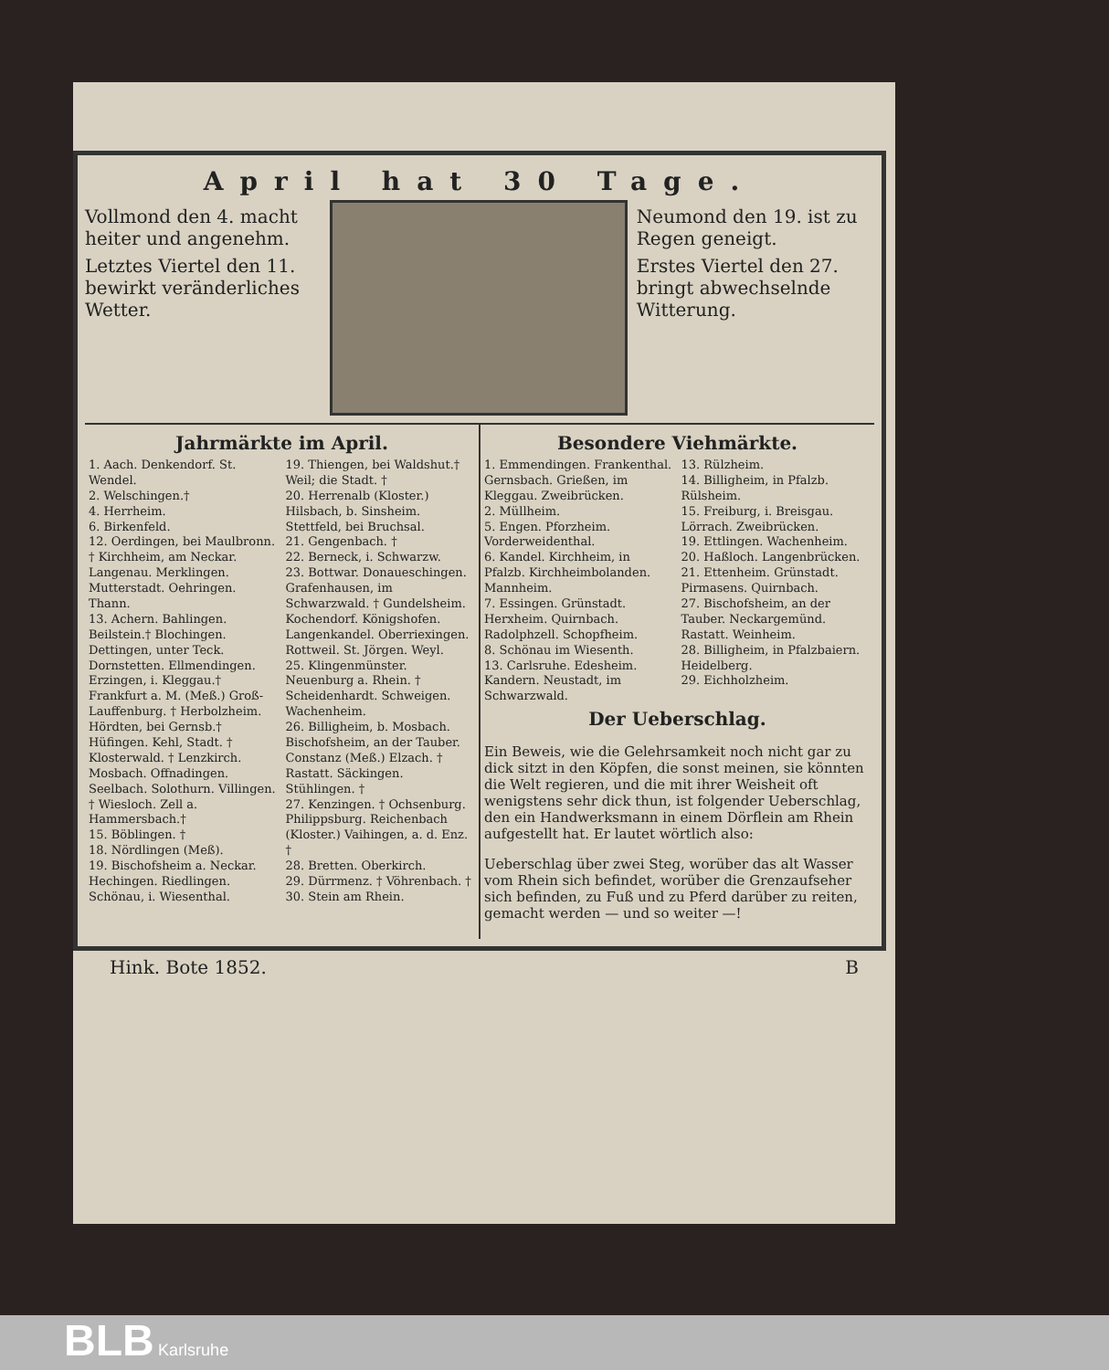April hat 30 Tage.
Vollmond den 4. macht heiter und angenehm.
Letztes Viertel den 11. bewirkt veränderliches Wetter.
Neumond den 19. ist zu Regen geneigt.
Erstes Viertel den 27. bringt abwechselnde Witterung.
Jahrmärkte im April.
1. Aach. Denkendorf. St. Wendel.
2. Welschingen.†
4. Herrheim.
6. Birkenfeld.
12. Oerdingen, bei Maulbronn. † Kirchheim, am Neckar. Langenau. Merklingen. Mutterstadt. Oehringen. Thann.
13. Achern. Bahlingen. Beilstein.† Blochingen. Dettingen, unter Teck. Dornstetten. Ellmendingen. Erzingen, i. Kleggau.† Frankfurt a. M. (Meß.) Groß-Lauffenburg. † Herbolzheim. Hördten, bei Gernsb.† Hüfingen. Kehl, Stadt. † Klosterwald. † Lenzkirch. Mosbach. Offnadingen. Seelbach. Solothurn. Villingen. † Wiesloch. Zell a. Hammersbach.†
15. Böblingen. †
18. Nördlingen (Meß).
19. Bischofsheim a. Neckar. Hechingen. Riedlingen. Schönau, i. Wiesenthal.
19. Thiengen, bei Waldshut.† Weil; die Stadt. †
20. Herrenalb (Kloster.) Hilsbach, b. Sinsheim. Stettfeld, bei Bruchsal.
21. Gengenbach. †
22. Berneck, i. Schwarzw.
23. Bottwar. Donaueschingen. Grafenhausen, im Schwarzwald. † Gundelsheim. Kochendorf. Königshofen. Langenkandel. Oberriexingen. Rottweil. St. Jörgen. Weyl.
25. Klingenmünster. Neuenburg a. Rhein. † Scheidenhardt. Schweigen. Wachenheim.
26. Billigheim, b. Mosbach. Bischofsheim, an der Tauber. Constanz (Meß.) Elzach. † Rastatt. Säckingen. Stühlingen. †
27. Kenzingen. † Ochsenburg. Philippsburg. Reichenbach (Kloster.) Vaihingen, a. d. Enz. †
28. Bretten. Oberkirch.
29. Dürrmenz. † Vöhrenbach. †
30. Stein am Rhein.
Besondere Viehmärkte.
1. Emmendingen. Frankenthal. Gernsbach. Grießen, im Kleggau. Zweibrücken.
2. Müllheim.
5. Engen. Pforzheim. Vorderweidenthal.
6. Kandel. Kirchheim, in Pfalzb. Kirchheimbolanden. Mannheim.
7. Essingen. Grünstadt. Herxheim. Quirnbach. Radolphzell. Schopfheim.
8. Schönau im Wiesenth.
13. Carlsruhe. Edesheim. Kandern. Neustadt, im Schwarzwald.
13. Rülzheim.
14. Billigheim, in Pfalzb. Rülsheim.
15. Freiburg, i. Breisgau. Lörrach. Zweibrücken.
19. Ettlingen. Wachenheim.
20. Haßloch. Langenbrücken.
21. Ettenheim. Grünstadt. Pirmasens. Quirnbach.
27. Bischofsheim, an der Tauber. Neckargemünd. Rastatt. Weinheim.
28. Billigheim, in Pfalzbaiern. Heidelberg.
29. Eichholzheim.
Der Ueberschlag.
Ein Beweis, wie die Gelehrsamkeit noch nicht gar zu dick sitzt in den Köpfen, die sonst meinen, sie könnten die Welt regieren, und die mit ihrer Weisheit oft wenigstens sehr dick thun, ist folgender Ueberschlag, den ein Handwerksmann in einem Dörflein am Rhein aufgestellt hat. Er lautet wörtlich also:
Ueberschlag über zwei Steg, worüber das alt Wasser vom Rhein sich befindet, worüber die Grenzaufseher sich befinden, zu Fuß und zu Pferd darüber zu reiten, gemacht werden — und so weiter —!
Hink. Bote 1852. B
BLB Karlsruhe